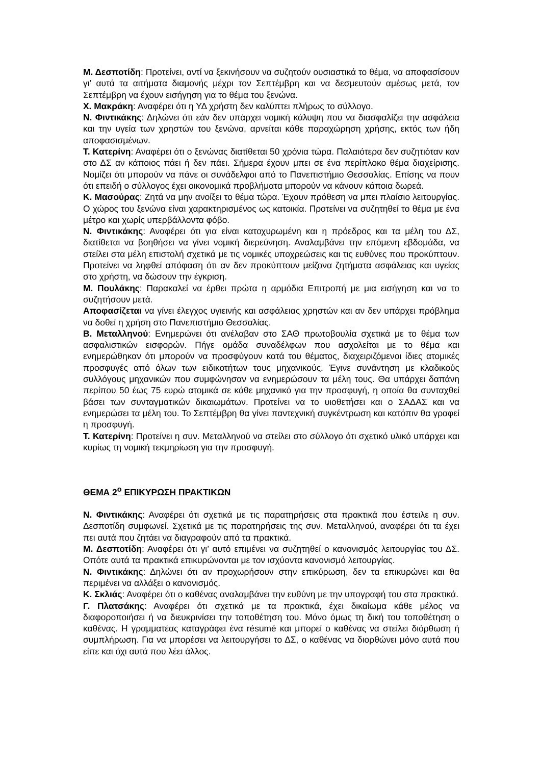Μ. Δεσποτίδη: Προτείνει, αντί να ξεκινήσουν να συζητούν ουσιαστικά το θέμα, να αποφασίσουν γι’ αυτά τα αιτήματα διαμονής μέχρι τον Σεπτέμβρη και να δεσμευτούν αμέσως μετά, τον Σεπτέμβρη να έχουν εισήγηση για το θέμα του ξενώνα.
Χ. Μακράκη: Αναφέρει ότι η ΥΔ χρήστη δεν καλύπτει πλήρως το σύλλογο.
Ν. Φιντικάκης: Δηλώνει ότι εάν δεν υπάρχει νομική κάλυψη που να διασφαλίζει την ασφάλεια και την υγεία των χρηστών του ξενώνα, αρνείται κάθε παραχώρηση χρήσης, εκτός των ήδη αποφασισμένων.
Τ. Κατερίνη: Αναφέρει ότι ο ξενώνας διατίθεται 50 χρόνια τώρα. Παλαιότερα δεν συζητιόταν καν στο ΔΣ αν κάποιος πάει ή δεν πάει. Σήμερα έχουν μπει σε ένα περίπλοκο θέμα διαχείρισης. Νομίζει ότι μπορούν να πάνε οι συνάδελφοι από το Πανεπιστήμιο Θεσσαλίας. Επίσης να πουν ότι επειδή ο σύλλογος έχει οικονομικά προβλήματα μπορούν να κάνουν κάποια δωρεά.
Κ. Μασούρας: Ζητά να μην ανοίξει το θέμα τώρα. Έχουν πρόθεση να μπει πλαίσιο λειτουργίας. Ο χώρος του ξενώνα είναι χαρακτηρισμένος ως κατοικία. Προτείνει να συζητηθεί το θέμα με ένα μέτρο και χωρίς υπερβάλλοντα φόβο.
Ν. Φιντικάκης: Αναφέρει ότι για είναι κατοχυρωμένη και η πρόεδρος και τα μέλη του ΔΣ, διατίθεται να βοηθήσει να γίνει νομική διερεύνηση. Αναλαμβάνει την επόμενη εβδομάδα, να στείλει στα μέλη επιστολή σχετικά με τις νομικές υποχρεώσεις και τις ευθύνες που προκύπτουν. Προτείνει να ληφθεί απόφαση ότι αν δεν προκύπτουν μείζονα ζητήματα ασφάλειας και υγείας στο χρήστη, να δώσουν την έγκριση.
Μ. Πουλάκης: Παρακαλεί να έρθει πρώτα η αρμόδια Επιτροπή με μια εισήγηση και να το συζητήσουν μετά.
Αποφασίζεται να γίνει έλεγχος υγιεινής και ασφάλειας χρηστών και αν δεν υπάρχει πρόβλημα να δοθεί η χρήση στο Πανεπιστήμιο Θεσσαλίας.
Β. Μεταλληνού: Ενημερώνει ότι ανέλαβαν στο ΣΑΘ πρωτοβουλία σχετικά με το θέμα των ασφαλιστικών εισφορών. Πήγε ομάδα συναδέλφων που ασχολείται με το θέμα και ενημερώθηκαν ότι μπορούν να προσφύγουν κατά του θέματος, διαχειριζόμενοι ίδιες ατομικές προσφυγές από όλων των ειδικοτήτων τους μηχανικούς. Έγινε συνάντηση με κλαδικούς συλλόγους μηχανικών που συμφώνησαν να ενημερώσουν τα μέλη τους. Θα υπάρχει δαπάνη περίπου 50 έως 75 ευρώ ατομικά σε κάθε μηχανικό για την προσφυγή, η οποία θα συνταχθεί βάσει των συνταγματικών δικαιωμάτων. Προτείνει να το υιοθετήσει και ο ΣΑΔΑΣ και να ενημερώσει τα μέλη του. Το Σεπτέμβρη θα γίνει παντεχνική συγκέντρωση και κατόπιν θα γραφεί η προσφυγή.
Τ. Κατερίνη: Προτείνει η συν. Μεταλληνού να στείλει στο σύλλογο ότι σχετικό υλικό υπάρχει και κυρίως τη νομική τεκμηρίωση για την προσφυγή.
ΘΕΜΑ 2<sup>ο</sup> ΕΠΙΚΥΡΩΣΗ ΠΡΑΚΤΙΚΩΝ
Ν. Φιντικάκης: Αναφέρει ότι σχετικά με τις παρατηρήσεις στα πρακτικά που έστειλε η συν. Δεσποτίδη συμφωνεί. Σχετικά με τις παρατηρήσεις της συν. Μεταλληνού, αναφέρει ότι τα έχει πει αυτά που ζητάει να διαγραφούν από τα πρακτικά.
Μ. Δεσποτίδη: Αναφέρει ότι γι’ αυτό επιμένει να συζητηθεί ο κανονισμός λειτουργίας του ΔΣ. Οπότε αυτά τα πρακτικά επικυρώνονται με τον ισχύοντα κανονισμό λειτουργίας.
Ν. Φιντικάκης: Δηλώνει ότι αν προχωρήσουν στην επικύρωση, δεν τα επικυρώνει και θα περιμένει να αλλάξει ο κανονισμός.
Κ. Σκλιάς: Αναφέρει ότι ο καθένας αναλαμβάνει την ευθύνη με την υπογραφή του στα πρακτικά.
Γ. Πλατσάκης: Αναφέρει ότι σχετικά με τα πρακτικά, έχει δικαίωμα κάθε μέλος να διαφοροποιήσει ή να διευκρινίσει την τοποθέτηση του. Μόνο όμως τη δική του τοποθέτηση ο καθένας. Η γραμματέας καταγράφει ένα résumé και μπορεί ο καθένας να στείλει διόρθωση ή συμπλήρωση. Για να μπορέσει να λειτουργήσει το ΔΣ, ο καθένας να διορθώνει μόνο αυτά που είπε και όχι αυτά που λέει άλλος.